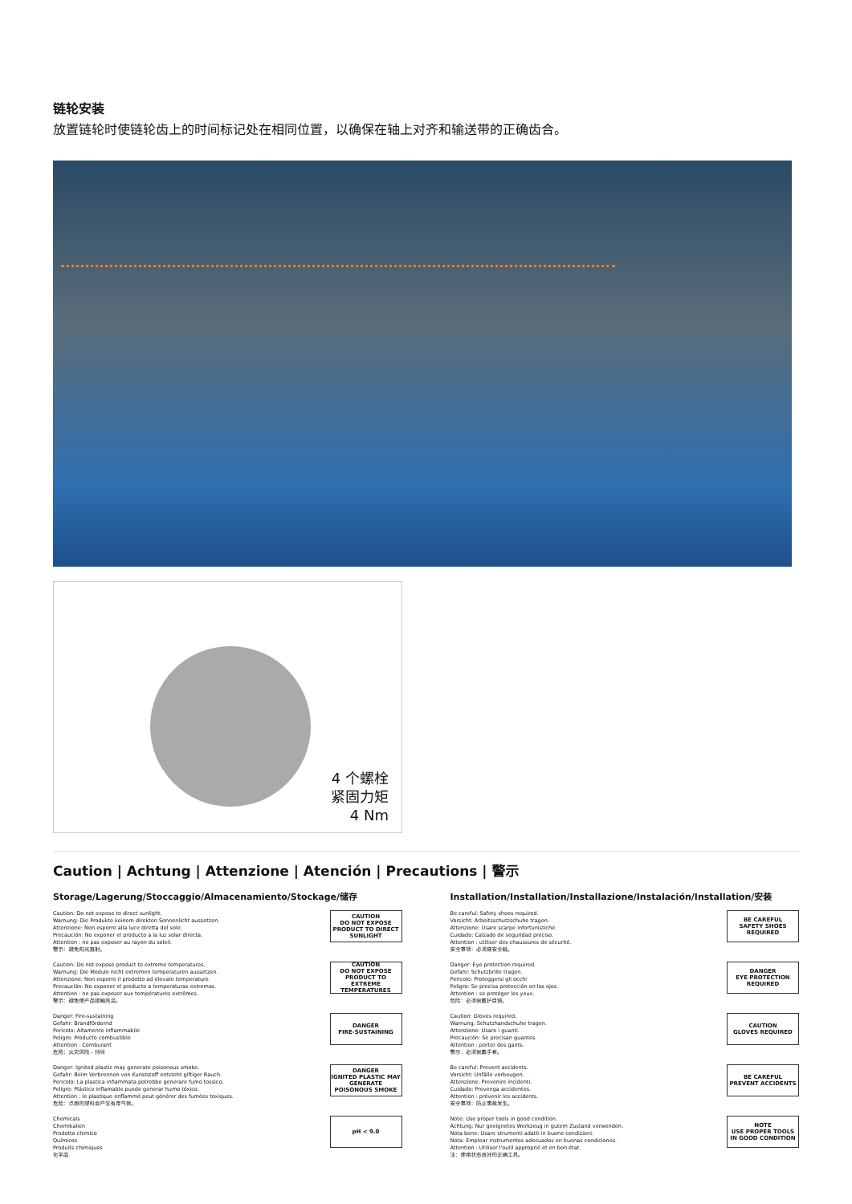链轮安装
放置链轮时使链轮齿上的时间标记处在相同位置，以确保在轴上对齐和输送带的正确齿合。
4 个螺栓
紧固力矩
4 Nm
Caution | Achtung | Attenzione | Atención | Precautions | 警示
Storage/Lagerung/Stoccaggio/Almacenamiento/Stockage/储存
Caution: Do not expose to direct sunlight.
Warnung: Die Produkte keinem direkten Sonnenlicht aussetzen.
Attenzione: Non esporre alla luce diretta del sole.
Precaución: No exponer el producto a la luz solar directa.
Attention : ne pas exposer au rayon du soleil.
警示：避免阳光直射。
CAUTION
DO NOT EXPOSE PRODUCT TO DIRECT SUNLIGHT
Caution: Do not expose product to extreme temperatures.
Warnung: Die Module nicht extremen temperaturen aussetzen.
Attenzione: Non esporre il prodotto ad elevate temperature.
Precaución: No exponer el producto a temperaturas extremas.
Attention : ne pas exposer aux températures extrêmes.
警示：避免使产品接触高温。
CAUTION
DO NOT EXPOSE PRODUCT TO EXTREME TEMPERATURES
Danger: Fire-sustaining
Gefahr: Brandfördernd
Pericolo: Altamente infiammabile
Peligro: Producto combustible
Attention : Comburant
危险：火灾风险 - 持续
DANGER
FIRE-SUSTAINING
Danger: Ignited plastic may generate poisonous smoke.
Gefahr: Beim Verbrennen von Kunststoff entsteht giftiger Rauch.
Pericolo: La plastica infiammata potrebbe generare fumo tossico.
Peligro: Plástico inflamable puede generar humo tóxico.
Attention : le plastique enflammé peut générer des fumées toxiques.
危险：点燃的塑料会产生有毒气体。
DANGER
IGNITED PLASTIC MAY GENERATE POISONOUS SMOKE
Chemicals
Chemikalien
Prodotto chimico
Químicos
Produits chimiques
化学品
pH < 9.0
Installation/Installation/Installazione/Instalación/Installation/安装
Be careful: Safety shoes required.
Vorsicht: Arbeitsschutzschuhe tragen.
Attenzione: Usare scarpe infortunistiche.
Cuidado: Calzado de seguridad preciso.
Attention : utiliser des chaussures de sécurité.
安全事项：必须穿安全鞋。
BE CAREFUL
SAFETY SHOES REQUIRED
Danger: Eye protection required.
Gefahr: Schutzbrille tragen.
Pericolo: Proteggersi gli occhi
Peligro: Se precisa protección en los ojos.
Attention : se protéger les yeux.
危险：必须佩戴护目镜。
DANGER
EYE PROTECTION REQUIRED
Caution: Gloves required.
Warnung: Schutzhandschuhe tragen.
Attenzione: Usare i guanti.
Precaución: Se precisan guantes.
Attention : porter des gants.
警示：必须佩戴手套。
CAUTION
GLOVES REQUIRED
Be careful: Prevent accidents.
Vorsicht: Unfälle vorbeugen.
Attenzione: Prevenire incidenti.
Cuidado: Prevenga accidentes.
Attention : prévenir les accidents.
安全事项：防止事故发生。
BE CAREFUL
PREVENT ACCIDENTS
Note: Use proper tools in good condition.
Achtung: Nur geeignetes Werkzeug in gutem Zustand verwenden.
Nota bene: Usare strumenti adatti in buone condizioni.
Nota: Emplear instrumentos adecuados en buenas condiciones.
Attention : Utiliser l'outil approprié et en bon état.
注：使用状态良好的正确工具。
NOTE
USE PROPER TOOLS IN GOOD CONDITION